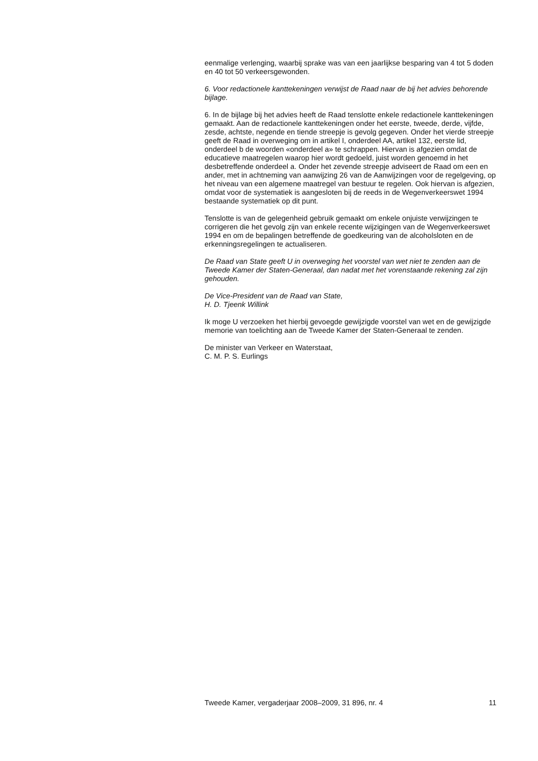eenmalige verlenging, waarbij sprake was van een jaarlijkse besparing van 4 tot 5 doden en 40 tot 50 verkeersgewonden.
6. Voor redactionele kanttekeningen verwijst de Raad naar de bij het advies behorende bijlage.
6. In de bijlage bij het advies heeft de Raad tenslotte enkele redactionele kanttekeningen gemaakt. Aan de redactionele kanttekeningen onder het eerste, tweede, derde, vijfde, zesde, achtste, negende en tiende streepje is gevolg gegeven. Onder het vierde streepje geeft de Raad in overweging om in artikel I, onderdeel AA, artikel 132, eerste lid, onderdeel b de woorden «onderdeel a» te schrappen. Hiervan is afgezien omdat de educatieve maatregelen waarop hier wordt gedoeld, juist worden genoemd in het desbetreffende onderdeel a. Onder het zevende streepje adviseert de Raad om een en ander, met in achtneming van aanwijzing 26 van de Aanwijzingen voor de regelgeving, op het niveau van een algemene maatregel van bestuur te regelen. Ook hiervan is afgezien, omdat voor de systematiek is aangesloten bij de reeds in de Wegenverkeerswet 1994 bestaande systematiek op dit punt.
Tenslotte is van de gelegenheid gebruik gemaakt om enkele onjuiste verwijzingen te corrigeren die het gevolg zijn van enkele recente wijzigingen van de Wegenverkeerswet 1994 en om de bepalingen betreffende de goedkeuring van de alcoholsloten en de erkenningsregelingen te actualiseren.
De Raad van State geeft U in overweging het voorstel van wet niet te zenden aan de Tweede Kamer der Staten-Generaal, dan nadat met het vorenstaande rekening zal zijn gehouden.
De Vice-President van de Raad van State,
H. D. Tjeenk Willink
Ik moge U verzoeken het hierbij gevoegde gewijzigde voorstel van wet en de gewijzigde memorie van toelichting aan de Tweede Kamer der Staten-Generaal te zenden.
De minister van Verkeer en Waterstaat,
C. M. P. S. Eurlings
Tweede Kamer, vergaderjaar 2008–2009, 31 896, nr. 4 11